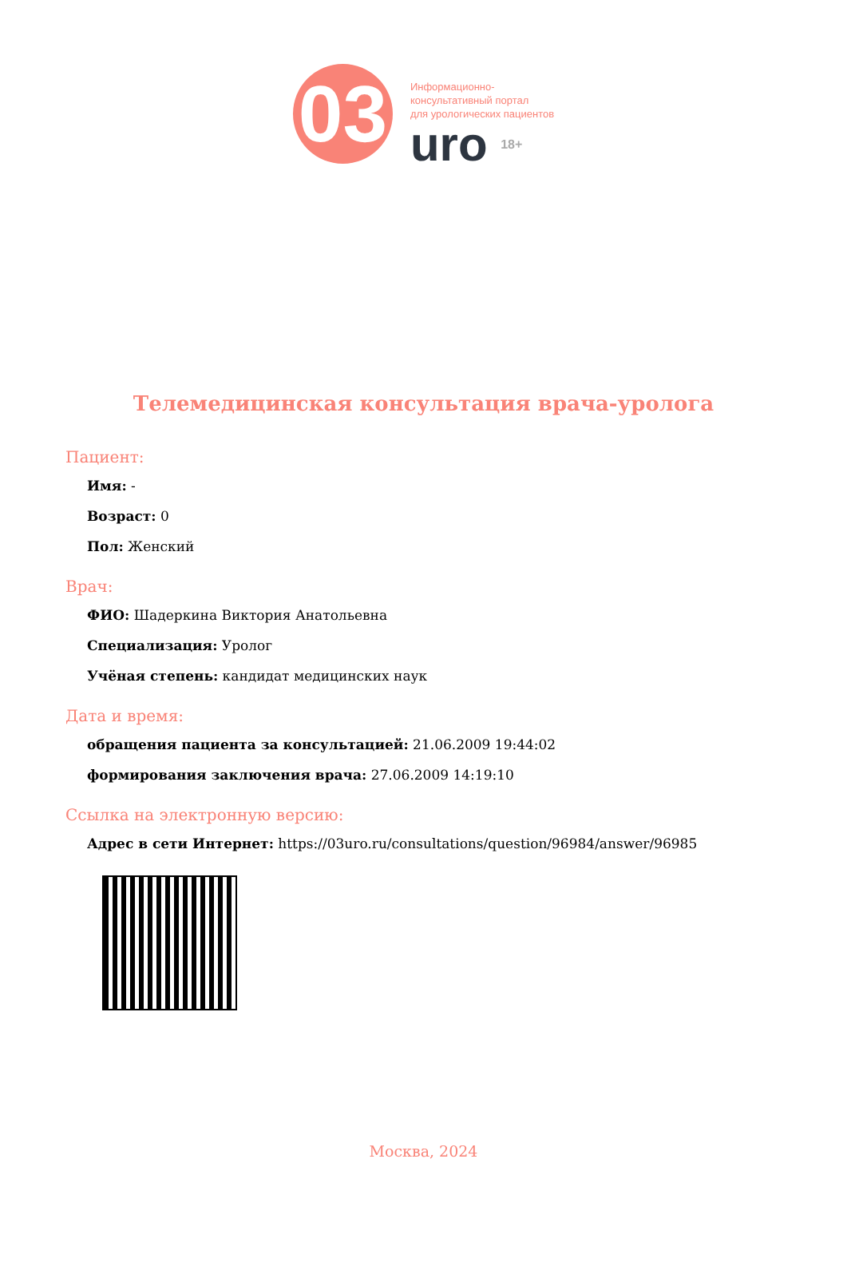03
Информационно-
консультативный портал
для урологических пациентов
uro 18+
Телемедицинская консультация врача-уролога
Пациент:
Имя: -
Возраст: 0
Пол: Женский
Врач:
ФИО: Шадеркина Виктория Анатольевна
Специализация: Уролог
Учёная степень: кандидат медицинских наук
Дата и время:
обращения пациента за консультацией: 21.06.2009 19:44:02
формирования заключения врача: 27.06.2009 14:19:10
Ссылка на электронную версию:
Адрес в сети Интернет: https://03uro.ru/consultations/question/96984/answer/96985
Москва, 2024